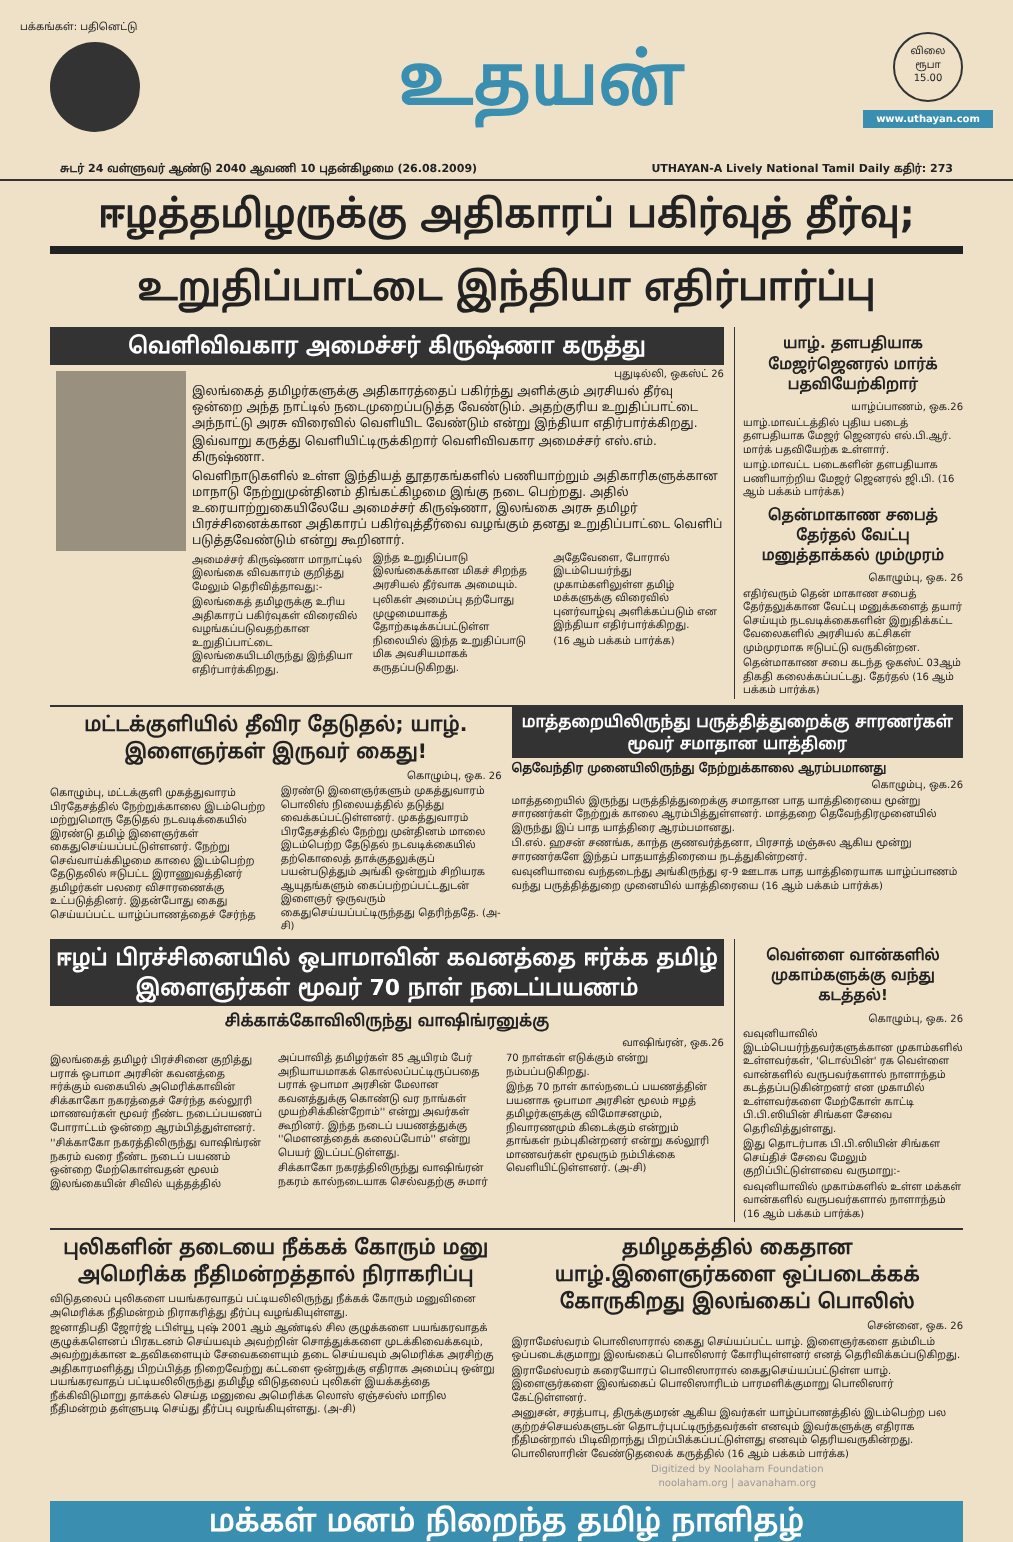பக்கங்கள்: பதினெட்டு
உதயன்
விலை
ரூபா
15.00
www.uthayan.com
சுடர் 24 வள்ளுவர் ஆண்டு 2040 ஆவணி 10 புதன்கிழமை (26.08.2009) UTHAYAN-A Lively National Tamil Daily கதிர்: 273
ஈழத்தமிழருக்கு அதிகாரப் பகிர்வுத் தீர்வு;
உறுதிப்பாட்டை இந்தியா எதிர்பார்ப்பு
வெளிவிவகார அமைச்சர் கிருஷ்ணா கருத்து
புதுடில்லி, ஒகஸ்ட் 26
இலங்கைத் தமிழர்களுக்கு அதிகாரத்தைப் பகிர்ந்து அளிக்கும் அரசியல் தீர்வு ஒன்றை அந்த நாட்டில் நடைமுறைப்படுத்த வேண்டும். அதற்குரிய உறுதிப்பாட்டை அந்நாட்டு அரசு விரைவில் வெளியிட வேண்டும் என்று இந்தியா எதிர்பார்க்கிறது.
இவ்வாறு கருத்து வெளியிட்டிருக்கிறார் வெளிவிவகார அமைச்சர் எஸ்.எம். கிருஷ்ணா.
வெளிநாடுகளில் உள்ள இந்தியத் தூதரகங்களில் பணியாற்றும் அதிகாரிகளுக்கான மாநாடு நேற்றுமுன்தினம் திங்கட்கிழமை இங்கு நடை பெற்றது. அதில் உரையாற்றுகையிலேயே அமைச்சர் கிருஷ்ணா, இலங்கை அரசு தமிழர் பிரச்சினைக்கான அதிகாரப் பகிர்வுத்தீர்வை வழங்கும் தனது உறுதிப்பாட்டை வெளிப் படுத்தவேண்டும் என்று கூறினார்.
அமைச்சர் கிருஷ்ணா மாநாட்டில் இலங்கை விவகாரம் குறித்து மேலும் தெரிவித்தாவது:-
இலங்கைத் தமிழருக்கு உரிய அதிகாரப் பகிர்வுகள் விரைவில் வழங்கப்படுவதற்கான உறுதிப்பாட்டை இலங்கையிடமிருந்து இந்தியா எதிர்பார்க்கிறது.
இந்த உறுதிப்பாடு இலங்கைக்கான மிகச் சிறந்த அரசியல் தீர்வாக அமையும்.
புலிகள் அமைப்பு தற்போது முழுமையாகத் தோற்கடிக்கப்பட்டுள்ள நிலையில் இந்த உறுதிப்பாடு மிக அவசியமாகக் கருதப்படுகிறது.
அதேவேளை, போரால் இடம்பெயர்ந்து முகாம்களிலுள்ள தமிழ் மக்களுக்கு விரைவில் புனர்வாழ்வு அளிக்கப்படும் என இந்தியா எதிர்பார்க்கிறது.
(16 ஆம் பக்கம் பார்க்க)
யாழ். தளபதியாக மேஜர்ஜெனரல் மார்க் பதவியேற்கிறார்
யாழ்ப்பாணம், ஒக.26
யாழ்.மாவட்டத்தில் புதிய படைத் தளபதியாக மேஜர் ஜெனரல் எல்.பி.ஆர். மார்க் பதவியேற்க உள்ளார்.
யாழ்.மாவட்ட படைகளின் தளபதியாக பணியாற்றிய மேஜர் ஜெனரல் ஜி.பி. (16 ஆம் பக்கம் பார்க்க)
தென்மாகாண சபைத் தேர்தல் வேட்பு மனுத்தாக்கல் மும்முரம்
கொழும்பு, ஒக. 26
எதிர்வரும் தென் மாகாண சபைத் தேர்தலுக்கான வேட்பு மனுக்களைத் தயார் செய்யும் நடவடிக்கைகளின் இறுதிக்கட்ட வேலைகளில் அரசியல் கட்சிகள் மும்முரமாக ஈடுபட்டு வருகின்றன.
தென்மாகாண சபை கடந்த ஒகஸ்ட் 03ஆம் திகதி கலைக்கப்பட்டது. தேர்தல் (16 ஆம் பக்கம் பார்க்க)
மட்டக்குளியில் தீவிர தேடுதல்; யாழ். இளைஞர்கள் இருவர் கைது!
கொழும்பு, ஒக. 26
கொழும்பு, மட்டக்குளி முகத்துவாரம் பிரதேசத்தில் நேற்றுக்காலை இடம்பெற்ற மற்றுமொரு தேடுதல் நடவடிக்கையில் இரண்டு தமிழ் இளைஞர்கள் கைதுசெய்யப்பட்டுள்ளனர். நேற்று செவ்வாய்க்கிழமை காலை இடம்பெற்ற தேடுதலில் ஈடுபட்ட இராணுவத்தினர் தமிழர்கள் பலரை விசாரணைக்கு உட்படுத்தினர். இதன்போது கைது செய்யப்பட்ட யாழ்ப்பாணத்தைச் சேர்ந்த இரண்டு இளைஞர்களும் முகத்துவாரம் பொலிஸ் நிலையத்தில் தடுத்து வைக்கப்பட்டுள்ளனர். முகத்துவாரம் பிரதேசத்தில் நேற்று முன்தினம் மாலை இடம்பெற்ற தேடுதல் நடவடிக்கையில் தற்கொலைத் தாக்குதலுக்குப் பயன்படுத்தும் அங்கி ஒன்றும் சிறியரக ஆயுதங்களும் கைப்பற்றப்பட்டதுடன் இளைஞர் ஒருவரும் கைதுசெய்யப்பட்டிருந்தது தெரிந்ததே. (அ-சி)
மாத்தறையிலிருந்து பருத்தித்துறைக்கு சாரணர்கள் மூவர் சமாதான யாத்திரை
தெவேந்திர முனையிலிருந்து நேற்றுக்காலை ஆரம்பமானது
கொழும்பு, ஒக.26
மாத்தறையில் இருந்து பருத்தித்துறைக்கு சமாதான பாத யாத்திரையை மூன்று சாரணர்கள் நேற்றுக் காலை ஆரம்பித்துள்ளனர். மாத்தறை தெவேந்திரமுனையில் இருந்து இப் பாத யாத்திரை ஆரம்பமானது.
பி.எல். ஹசன் சணங்க, காந்த குணவர்த்தனா, பிரசாத் மஞ்சுல ஆகிய மூன்று சாரணர்களே இந்தப் பாதயாத்திரையை நடத்துகின்றனர்.
வவுனியாவை வந்தடைந்து அங்கிருந்து ஏ-9 ஊடாக பாத யாத்திரையாக யாழ்ப்பாணம் வந்து பருத்தித்துறை முனையில் யாத்திரையை (16 ஆம் பக்கம் பார்க்க)
ஈழப் பிரச்சினையில் ஒபாமாவின் கவனத்தை ஈர்க்க தமிழ் இளைஞர்கள் மூவர் 70 நாள் நடைப்பயணம்
சிக்காக்கோவிலிருந்து வாஷிங்ரனுக்கு
வாஷிங்ரன், ஒக.26
இலங்கைத் தமிழர் பிரச்சினை குறித்து பராக் ஒபாமா அரசின் கவனத்தை ஈர்க்கும் வகையில் அமெரிக்காவின் சிக்காகோ நகரத்தைச் சேர்ந்த கல்லூரி மாணவர்கள் மூவர் நீண்ட நடைப்பயணப் போராட்டம் ஒன்றை ஆரம்பித்துள்ளனர்.
''சிக்காகோ நகரத்திலிருந்து வாஷிங்ரன் நகரம் வரை நீண்ட நடைப் பயணம் ஒன்றை மேற்கொள்வதன் மூலம் இலங்கையின் சிவில் யுத்தத்தில் அப்பாவித் தமிழர்கள் 85 ஆயிரம் பேர் அநியாயமாகக் கொல்லப்பட்டிருப்பதை பராக் ஒபாமா அரசின் மேலான கவனத்துக்கு கொண்டு வர நாங்கள் முயற்சிக்கின்றோம்'' என்று அவர்கள் கூறினர். இந்த நடைப் பயணத்துக்கு ''மௌனத்தைக் கலைப்போம்'' என்று பெயர் இடப்பட்டுள்ளது.
சிக்காகோ நகரத்திலிருந்து வாஷிங்ரன் நகரம் கால்நடையாக செல்வதற்கு சுமார் 70 நாள்கள் எடுக்கும் என்று நம்பப்படுகிறது.
இந்த 70 நாள் கால்நடைப் பயணத்தின் பயனாக ஒபாமா அரசின் மூலம் ஈழத் தமிழர்களுக்கு விமோசனமும், நிவாரணமும் கிடைக்கும் என்றும் தாங்கள் நம்புகின்றனர் என்று கல்லூரி மாணவர்கள் மூவரும் நம்பிக்கை வெளியிட்டுள்ளனர். (அ-சி)
வெள்ளை வான்களில் முகாம்களுக்கு வந்து கடத்தல்!
கொழும்பு, ஒக. 26
வவுனியாவில் இடம்பெயர்ந்தவர்களுக்கான முகாம்களில் உள்ளவர்கள், 'டொல்பின்' ரக வெள்ளை வான்களில் வருபவர்களால் நாளாந்தம் கடத்தப்படுகின்றனர் என முகாமில் உள்ளவர்களை மேற்கோள் காட்டி பி.பி.ஸியின் சிங்கள சேவை தெரிவித்துள்ளது.
இது தொடர்பாக பி.பி.ஸியின் சிங்கள செய்திச் சேவை மேலும் குறிப்பிட்டுள்ளவை வருமாறு:-
வவுனியாவில் முகாம்களில் உள்ள மக்கள் வான்களில் வருபவர்களால் நாளாந்தம் (16 ஆம் பக்கம் பார்க்க)
புலிகளின் தடையை நீக்கக் கோரும் மனு அமெரிக்க நீதிமன்றத்தால் நிராகரிப்பு
விடுதலைப் புலிகளை பயங்கரவாதப் பட்டியலிலிருந்து நீக்கக் கோரும் மனுவினை அமெரிக்க நீதிமன்றம் நிராகரித்து தீர்ப்பு வழங்கியுள்ளது.
ஜனாதிபதி ஜோர்ஜ் டபிள்யூ புஷ் 2001 ஆம் ஆண்டில் சில குழுக்களை பயங்கரவாதக் குழுக்களெனப் பிரகடனம் செய்யவும் அவற்றின் சொத்துக்களை முடக்கிவைக்கவும், அவற்றுக்கான உதவிகளையும் சேவைகளையும் தடை செய்யவும் அமெரிக்க அரசிற்கு அதிகாரமளித்து பிறப்பித்த நிறைவேற்று கட்டளை ஒன்றுக்கு எதிராக அமைப்பு ஒன்று பயங்கரவாதப் பட்டியலிலிருந்து தமிழீழ விடுதலைப் புலிகள் இயக்கத்தை நீக்கிவிடுமாறு தாக்கல் செய்த மனுவை அமெரிக்க லொஸ் ஏஞ்சல்ஸ் மாநில நீதிமன்றம் தள்ளுபடி செய்து தீர்ப்பு வழங்கியுள்ளது. (அ-சி)
தமிழகத்தில் கைதான யாழ்.இளைஞர்களை ஒப்படைக்கக் கோருகிறது இலங்கைப் பொலிஸ்
சென்னை, ஒக. 26
இராமேஸ்வரம் பொலிஸாரால் கைது செய்யப்பட்ட யாழ். இளைஞர்களை தம்மிடம் ஒப்படைக்குமாறு இலங்கைப் பொலிஸார் கோரியுள்ளனர் எனத் தெரிவிக்கப்படுகிறது.
இராமேஸ்வரம் கரையோரப் பொலிஸாரால் கைதுசெய்யப்பட்டுள்ள யாழ். இளைஞர்களை இலங்கைப் பொலிஸாரிடம் பாரமளிக்குமாறு பொலிஸார் கேட்டுள்ளனர்.
அனுசன், சரத்பாபு, திருக்குமரன் ஆகிய இவர்கள் யாழ்ப்பாணத்தில் இடம்பெற்ற பல குற்றச்செயல்களுடன் தொடர்புபட்டிருந்தவர்கள் எனவும் இவர்களுக்கு எதிராக நீதிமன்றால் பிடிவிறாந்து பிறப்பிக்கப்பட்டுள்ளது எனவும் தெரியவருகின்றது. பொலிஸாரின் வேண்டுதலைக் கருத்தில் (16 ஆம் பக்கம் பார்க்க)
Digitized by Noolaham Foundation
noolaham.org | aavanaham.org
மக்கள் மனம் நிறைந்த தமிழ் நாளிதழ்